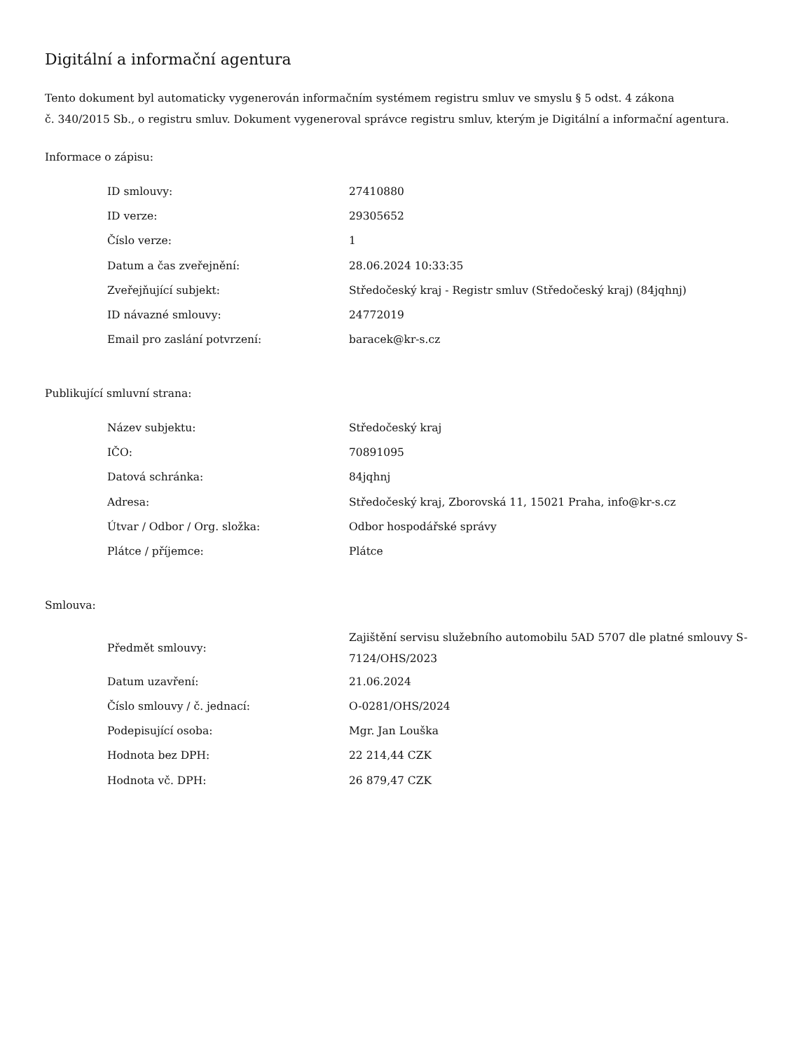Digitální a informační agentura
Tento dokument byl automaticky vygenerován informačním systémem registru smluv ve smyslu § 5 odst. 4 zákona
č. 340/2015 Sb., o registru smluv. Dokument vygeneroval správce registru smluv, kterým je Digitální a informační agentura.
Informace o zápisu:
| ID smlouvy: | 27410880 |
| ID verze: | 29305652 |
| Číslo verze: | 1 |
| Datum a čas zveřejnění: | 28.06.2024 10:33:35 |
| Zveřejňující subjekt: | Středočeský kraj - Registr smluv (Středočeský kraj) (84jqhnj) |
| ID návazné smlouvy: | 24772019 |
| Email pro zaslání potvrzení: | baracek@kr-s.cz |
Publikující smluvní strana:
| Název subjektu: | Středočeský kraj |
| IČO: | 70891095 |
| Datová schránka: | 84jqhnj |
| Adresa: | Středočeský kraj, Zborovská 11, 15021 Praha, info@kr-s.cz |
| Útvar / Odbor / Org. složka: | Odbor hospodářské správy |
| Plátce / příjemce: | Plátce |
Smlouva:
| Předmět smlouvy: | Zajištění servisu služebního automobilu 5AD 5707 dle platné smlouvy S-7124/OHS/2023 |
| Datum uzavření: | 21.06.2024 |
| Číslo smlouvy / č. jednací: | O-0281/OHS/2024 |
| Podepisující osoba: | Mgr. Jan Louška |
| Hodnota bez DPH: | 22 214,44 CZK |
| Hodnota vč. DPH: | 26 879,47 CZK |